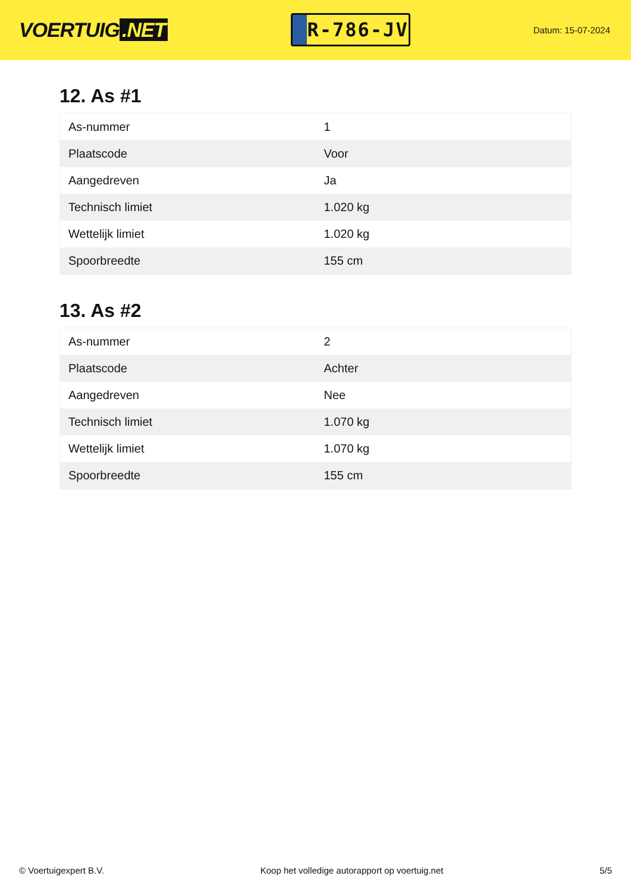VOERTUIG.NET
R-786-JV
Datum: 15-07-2024
12. As #1
| As-nummer | 1 |
| Plaatscode | Voor |
| Aangedreven | Ja |
| Technisch limiet | 1.020 kg |
| Wettelijk limiet | 1.020 kg |
| Spoorbreedte | 155 cm |
13. As #2
| As-nummer | 2 |
| Plaatscode | Achter |
| Aangedreven | Nee |
| Technisch limiet | 1.070 kg |
| Wettelijk limiet | 1.070 kg |
| Spoorbreedte | 155 cm |
© Voertuigexpert B.V. Koop het volledige autorapport op voertuig.net 5/5